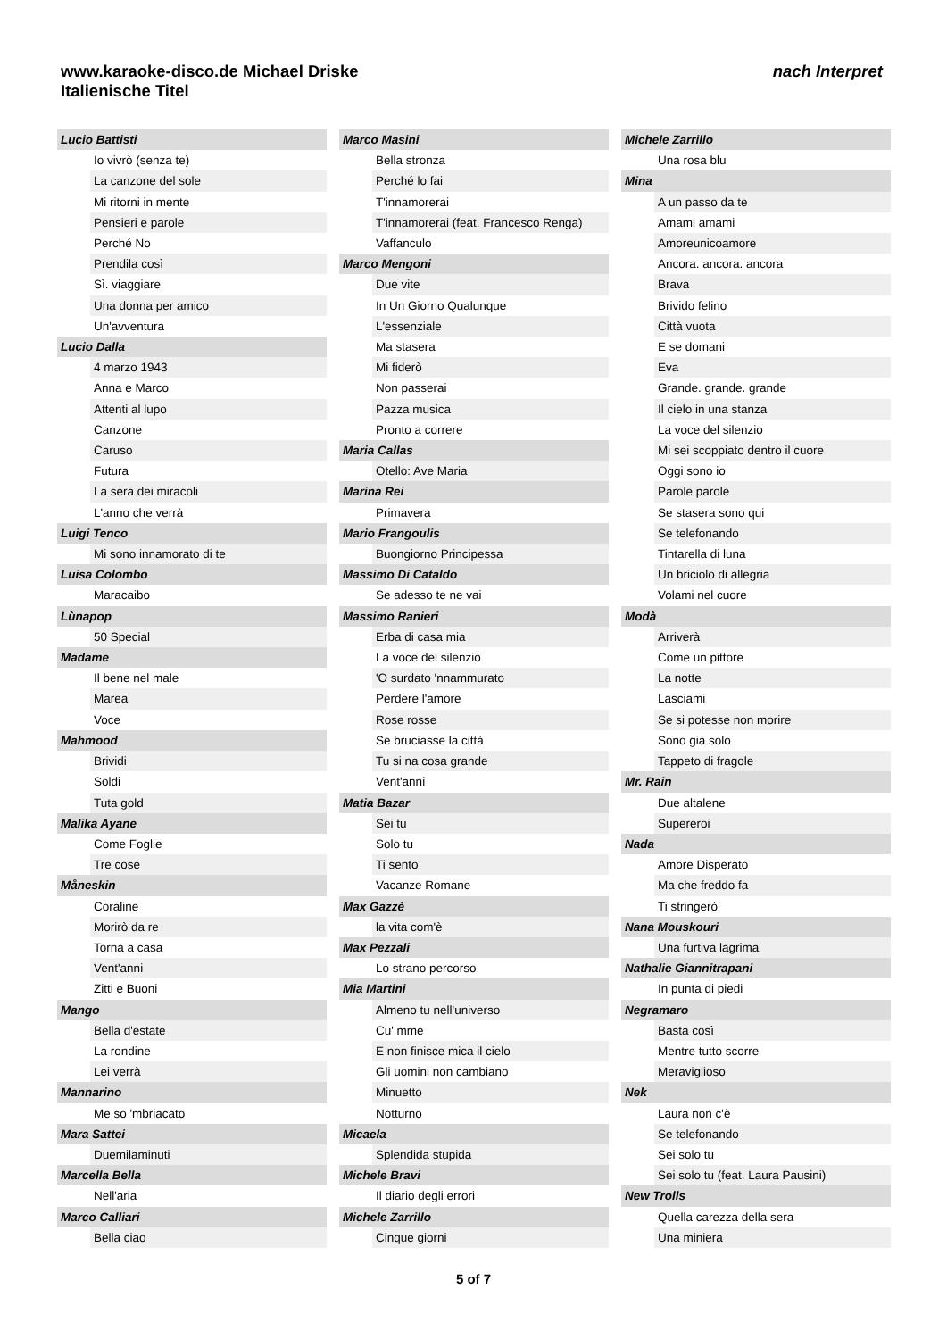www.karaoke-disco.de Michael Driske
Italienische Titel
nach Interpret
| Lucio Battisti | |
| | Io vivrò (senza te) |
| | La canzone del sole |
| | Mi ritorni in mente |
| | Pensieri e parole |
| | Perché No |
| | Prendila così |
| | Sì. viaggiare |
| | Una donna per amico |
| | Un'avventura |
| Lucio Dalla | |
| | 4 marzo 1943 |
| | Anna e Marco |
| | Attenti al lupo |
| | Canzone |
| | Caruso |
| | Futura |
| | La sera dei miracoli |
| | L'anno che verrà |
| Luigi Tenco | |
| | Mi sono innamorato di te |
| Luisa Colombo | |
| | Maracaibo |
| Lùnapop | |
| | 50 Special |
| Madame | |
| | Il bene nel male |
| | Marea |
| | Voce |
| Mahmood | |
| | Brividi |
| | Soldi |
| | Tuta gold |
| Malika Ayane | |
| | Come Foglie |
| | Tre cose |
| Måneskin | |
| | Coraline |
| | Morirò da re |
| | Torna a casa |
| | Vent'anni |
| | Zitti e Buoni |
| Mango | |
| | Bella d'estate |
| | La rondine |
| | Lei verrà |
| Mannarino | |
| | Me so 'mbriacato |
| Mara Sattei | |
| | Duemilaminuti |
| Marcella Bella | |
| | Nell'aria |
| Marco Calliari | |
| | Bella ciao |
| Marco Masini | |
| | Bella stronza |
| | Perché lo fai |
| | T'innamorerai |
| | T'innamorerai (feat. Francesco Renga) |
| | Vaffanculo |
| Marco Mengoni | |
| | Due vite |
| | In Un Giorno Qualunque |
| | L'essenziale |
| | Ma stasera |
| | Mi fiderò |
| | Non passerai |
| | Pazza musica |
| | Pronto a correre |
| Maria Callas | |
| | Otello: Ave Maria |
| Marina Rei | |
| | Primavera |
| Mario Frangoulis | |
| | Buongiorno Principessa |
| Massimo Di Cataldo | |
| | Se adesso te ne vai |
| Massimo Ranieri | |
| | Erba di casa mia |
| | La voce del silenzio |
| | 'O surdato 'nnammurato |
| | Perdere l'amore |
| | Rose rosse |
| | Se bruciasse la città |
| | Tu si na cosa grande |
| | Vent'anni |
| Matia Bazar | |
| | Sei tu |
| | Solo tu |
| | Ti sento |
| | Vacanze Romane |
| Max Gazzè | |
| | la vita com'è |
| Max Pezzali | |
| | Lo strano percorso |
| Mia Martini | |
| | Almeno tu nell'universo |
| | Cu' mme |
| | E non finisce mica il cielo |
| | Gli uomini non cambiano |
| | Minuetto |
| | Notturno |
| Micaela | |
| | Splendida stupida |
| Michele Bravi | |
| | Il diario degli errori |
| Michele Zarrillo | |
| | Cinque giorni |
| Michele Zarrillo | |
| | Una rosa blu |
| Mina | |
| | A un passo da te |
| | Amami amami |
| | Amoreunicoamore |
| | Ancora. ancora. ancora |
| | Brava |
| | Brivido felino |
| | Città vuota |
| | E se domani |
| | Eva |
| | Grande. grande. grande |
| | Il cielo in una stanza |
| | La voce del silenzio |
| | Mi sei scoppiato dentro il cuore |
| | Oggi sono io |
| | Parole parole |
| | Se stasera sono qui |
| | Se telefonando |
| | Tintarella di luna |
| | Un briciolo di allegria |
| | Volami nel cuore |
| Modà | |
| | Arriverà |
| | Come un pittore |
| | La notte |
| | Lasciami |
| | Se si potesse non morire |
| | Sono già solo |
| | Tappeto di fragole |
| Mr. Rain | |
| | Due altalene |
| | Supereroi |
| Nada | |
| | Amore Disperato |
| | Ma che freddo fa |
| | Ti stringerò |
| Nana Mouskouri | |
| | Una furtiva lagrima |
| Nathalie Giannitrapani | |
| | In punta di piedi |
| Negramaro | |
| | Basta così |
| | Mentre tutto scorre |
| | Meraviglioso |
| Nek | |
| | Laura non c'è |
| | Se telefonando |
| | Sei solo tu |
| | Sei solo tu (feat. Laura Pausini) |
| New Trolls | |
| | Quella carezza della sera |
| | Una miniera |
5 of 7